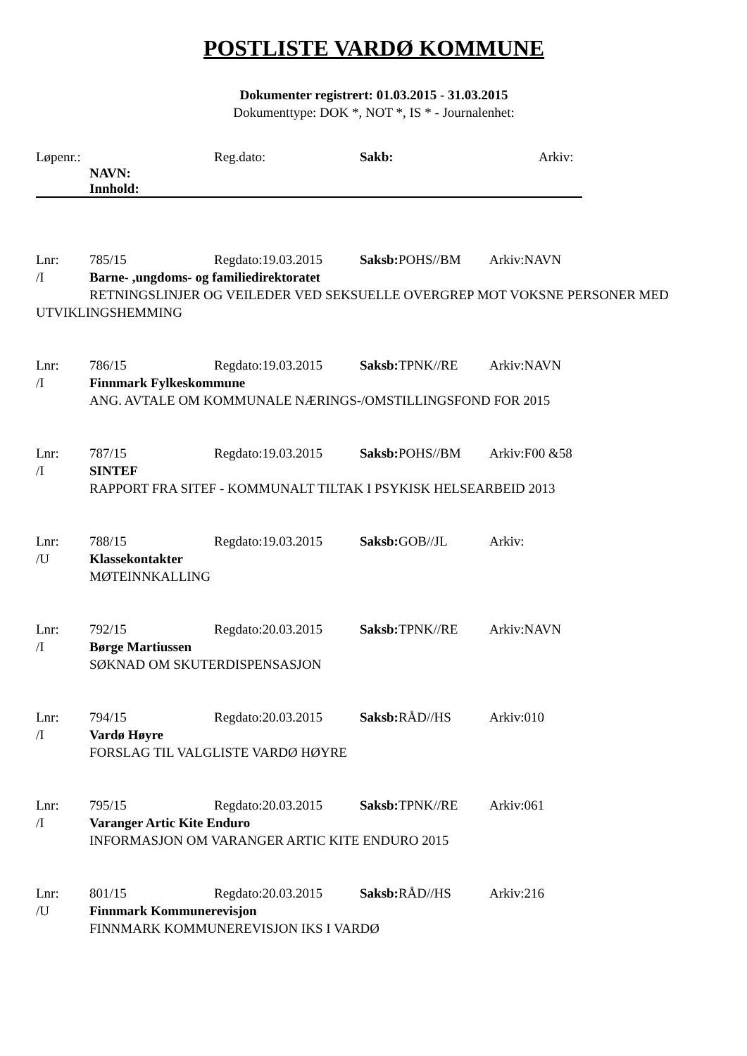POSTLISTE VARDØ KOMMUNE
Dokumenter registrert: 01.03.2015 - 31.03.2015
Dokumenttype: DOK *, NOT *, IS * - Journalenhet:
Løpenr.: Reg.dato: Sakb: Arkiv:
NAVN:
Innhold:
Lnr: 785/15 Regdato:19.03.2015 Saksb: POHS//BM Arkiv:NAVN
/I Barne- ,ungdoms- og familiedirektoratet
RETNINGSLINJER OG VEILEDER VED SEKSUELLE OVERGREP MOT VOKSNE PERSONER MED UTVIKLINGSHEMMING
Lnr: 786/15 Regdato:19.03.2015 Saksb: TPNK//RE Arkiv:NAVN
/I Finnmark Fylkeskommune
ANG. AVTALE OM KOMMUNALE NÆRINGS-/OMSTILLINGSFOND FOR 2015
Lnr: 787/15 Regdato:19.03.2015 Saksb: POHS//BM Arkiv:F00 &58
/I SINTEF
RAPPORT FRA SITEF - KOMMUNALT TILTAK I PSYKISK HELSEARBEID 2013
Lnr: 788/15 Regdato:19.03.2015 Saksb: GOB//JL Arkiv:
/U Klassekontakter
MØTEINNKALLING
Lnr: 792/15 Regdato:20.03.2015 Saksb: TPNK//RE Arkiv:NAVN
/I Børge Martiussen
SØKNAD OM SKUTERDISPENSASJON
Lnr: 794/15 Regdato:20.03.2015 Saksb: RÅD//HS Arkiv:010
/I Vardø Høyre
FORSLAG TIL VALGLISTE VARDØ HØYRE
Lnr: 795/15 Regdato:20.03.2015 Saksb: TPNK//RE Arkiv:061
/I Varanger Artic Kite Enduro
INFORMASJON OM VARANGER ARTIC KITE ENDURO 2015
Lnr: 801/15 Regdato:20.03.2015 Saksb: RÅD//HS Arkiv:216
/U Finnmark Kommunerevisjon
FINNMARK KOMMUNEREVISJON IKS I VARDØ